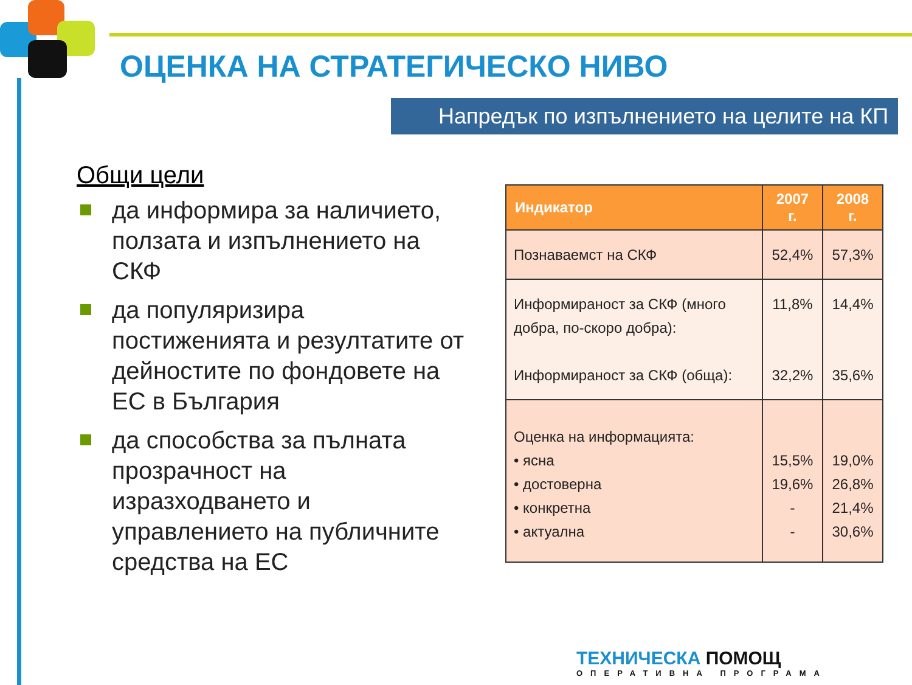ОЦЕНКА НА СТРАТЕГИЧЕСКО НИВО
Напредък по изпълнението на целите на КП
Общи цели
да информира за наличието, ползата и изпълнението на СКФ
да популяризира постиженията и резултатите от дейностите по фондовете на ЕС в България
да способства за пълната прозрачност на изразходването и управлението на публичните средства на ЕС
| Индикатор | 2007 г. | 2008 г. |
| --- | --- | --- |
| Познаваемст на СКФ | 52,4% | 57,3% |
| Информираност за СКФ (много добра, по-скоро добра): Информираност за СКФ (обща): | 11,8% 32,2% | 14,4% 35,6% |
| Оценка на информацията: • ясна • достоверна • конкретна • актуална | 15,5% 19,6% - - | 19,0% 26,8% 21,4% 30,6% |
ТЕХНИЧЕСКА ПОМОЩ
ОПЕРАТИВНА ПРОГРАМА